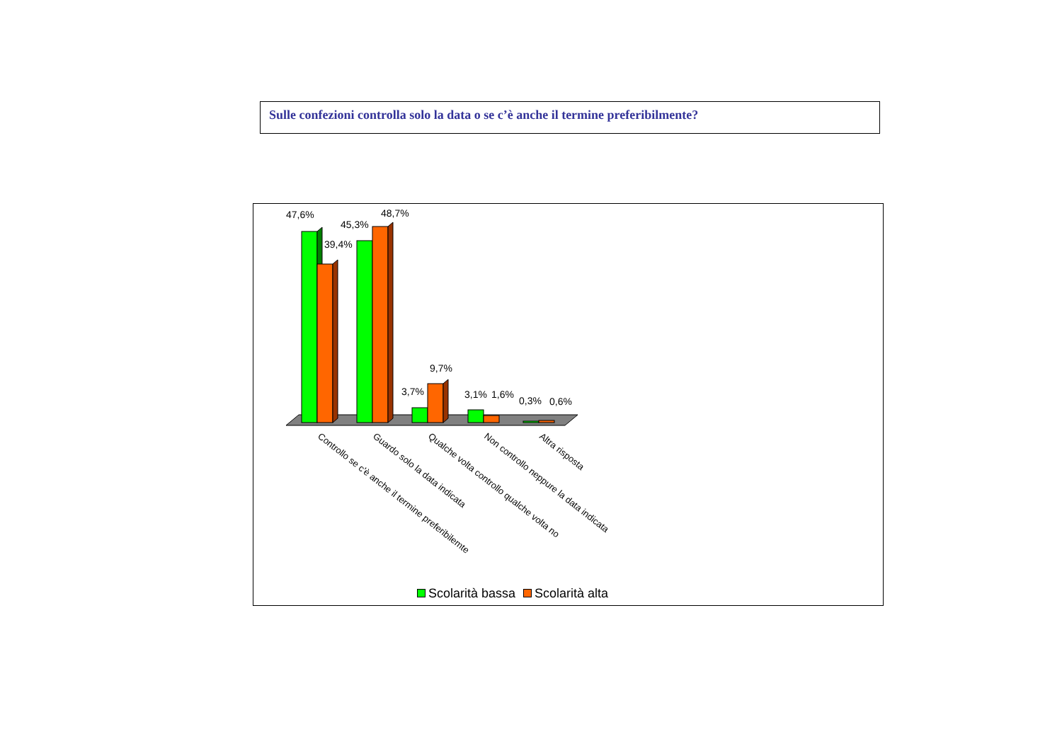Sulle confezioni controlla solo la data o se c’è anche il termine preferibilmente?
47,6%
39,4%
45,3%
48,7%
3,7%
9,7%
3,1%
1,6%
0,3%
0,6%
Controllo se c'è anche il termine preferibilemte
Guardo solo la data indicata
Qualche volta controllo qualche volta no
Non controllo neppure la data indicata
Altra risposta
Scolarità bassa Scolarità alta